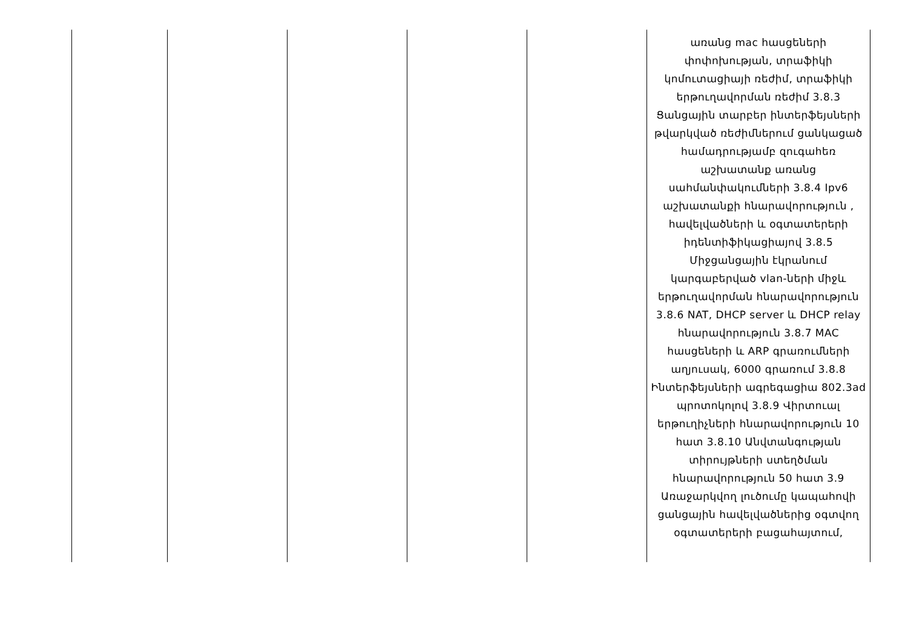| | | | | | առանց mac հասցեների փոփոխության, տրաֆիկի կոմուտացիայի ռեժիմ, տրաֆիկի երթուղավորման ռեժիմ 3.8.3 Ցանցային տարբեր ինտերֆեյսների թվարկված ռեժիմներում ցանկացած համադրությամբ զուգահեռ աշխատանք առանց սահմանփակումների 3.8.4 Ipv6 աշխատանքի հնարավորություն , հավելվածների և օգտատերերի իդենտիֆիկացիայով 3.8.5 Միջցանցային էկրանում կարգաբերված vlan-ների միջև երթուղավորման հնարավորություն 3.8.6 NAT, DHCP server և DHCP relay հնարավորություն 3.8.7 MAC հասցեների և ARP գրառումների աղյուսակ, 6000 գրառում 3.8.8 Ինտերֆեյսների ագրեգացիա 802.3ad պրոտոկոլով 3.8.9 Վիրտուալ երթուղիչների հնարավորություն 10 հատ 3.8.10 Անվտանգության տիրույթների ստեղծման հնարավորություն 50 հատ 3.9 Առաջարկվող լուծումը կապահովի ցանցային հավելվածներից օգտվող օգտատերերի բացահայտում, |